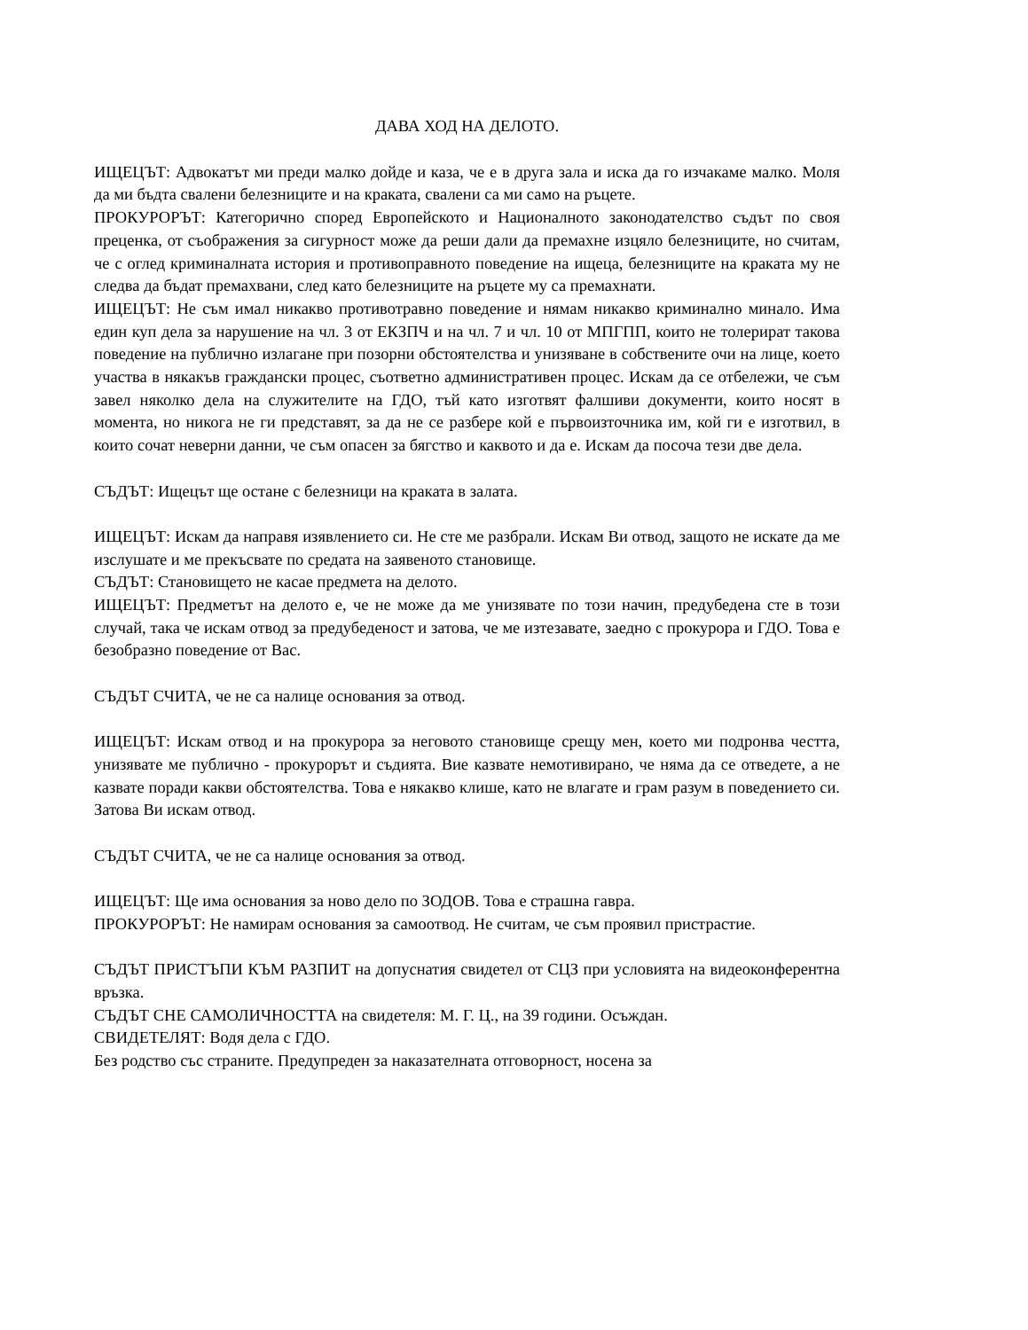ДАВА ХОД НА ДЕЛОТО.
ИЩЕЦЪТ: Адвокатът ми преди малко дойде и каза, че е в друга зала и иска да го изчакаме малко. Моля да ми бъдта свалени белезниците и на краката, свалени са ми само на ръцете.
ПРОКУРОРЪТ: Категорично според Европейското и Националното законодателство съдът по своя преценка, от съображения за сигурност може да реши дали да премахне изцяло белезниците, но считам, че с оглед криминалната история и противоправното поведение на ищеца, белезниците на краката му не следва да бъдат премахвани, след като белезниците на ръцете му са премахнати.
ИЩЕЦЪТ: Не съм имал никакво противотравно поведение и нямам никакво криминално минало. Има един куп дела за нарушение на чл. 3 от ЕКЗПЧ и на чл. 7 и чл. 10 от МПГПП, които не толерират такова поведение на публично излагане при позорни обстоятелства и унизяване в собствените очи на лице, което участва в някакъв граждански процес, съответно административен процес. Искам да се отбележи, че съм завел няколко дела на служителите на ГДО, тъй като изготвят фалшиви документи, които носят в момента, но никога не ги представят, за да не се разбере кой е първоизточника им, кой ги е изготвил, в които сочат неверни данни, че съм опасен за бягство и каквото и да е. Искам да посоча тези две дела.
СЪДЪТ: Ищецът ще остане с белезници на краката в залата.
ИЩЕЦЪТ: Искам да направя изявлението си. Не сте ме разбрали. Искам Ви отвод, защото не искате да ме изслушате и ме прекъсвате по средата на заявеното становище.
СЪДЪТ: Становището не касае предмета на делото.
ИЩЕЦЪТ: Предметът на делото е, че не може да ме унизявате по този начин, предубедена сте в този случай, така че искам отвод за предубеденост и затова, че ме изтезавате, заедно с прокурора и ГДО. Това е безобразно поведение от Вас.
СЪДЪТ СЧИТА, че не са налице основания за отвод.
ИЩЕЦЪТ: Искам отвод и на прокурора за неговото становище срещу мен, което ми подронва честта, унизявате ме публично - прокурорът и съдията. Вие казвате немотивирано, че няма да се отведете, а не казвате поради какви обстоятелства. Това е някакво клише, като не влагате и грам разум в поведението си. Затова Ви искам отвод.
СЪДЪТ СЧИТА, че не са налице основания за отвод.
ИЩЕЦЪТ: Ще има основания за ново дело по ЗОДОВ. Това е страшна гавра.
ПРОКУРОРЪТ: Не намирам основания за самоотвод. Не считам, че съм проявил пристрастие.
СЪДЪТ ПРИСТЪПИ КЪМ РАЗПИТ на допуснатия свидетел от СЦЗ при условията на видеоконферентна връзка.
СЪДЪТ СНЕ САМОЛИЧНОСТТА на свидетеля: М. Г. Ц., на 39 години. Осъждан.
СВИДЕТЕЛЯТ: Водя дела с ГДО.
Без родство със страните. Предупреден за наказателната отговорност, носена за